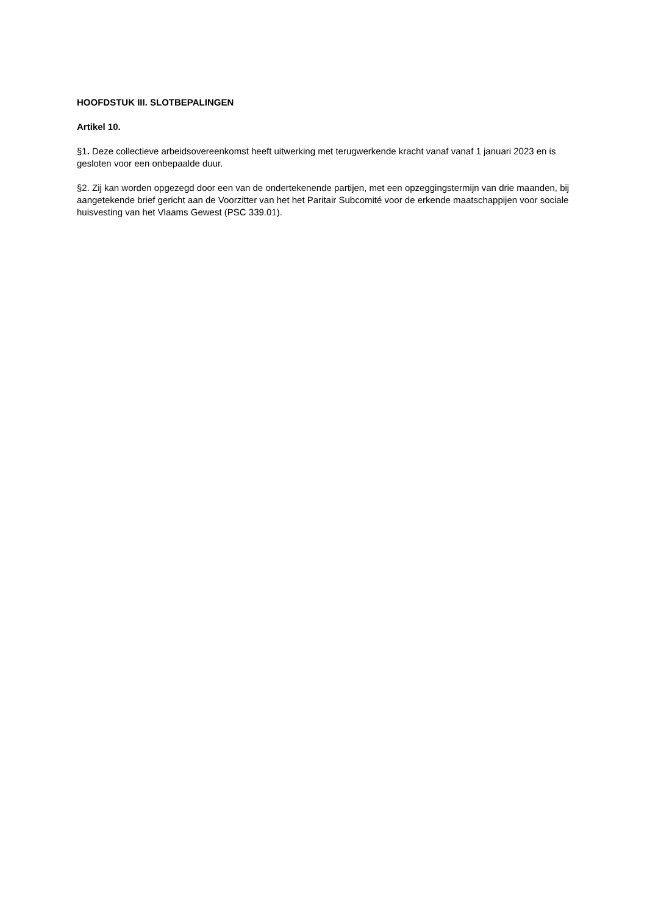HOOFDSTUK III. SLOTBEPALINGEN
Artikel 10.
§1. Deze collectieve arbeidsovereenkomst heeft uitwerking met terugwerkende kracht vanaf vanaf 1 januari 2023 en is gesloten voor een onbepaalde duur.
§2. Zij kan worden opgezegd door een van de ondertekenende partijen, met een opzeggingstermijn van drie maanden, bij aangetekende brief gericht aan de Voorzitter van het het Paritair Subcomité voor de erkende maatschappijen voor sociale huisvesting van het Vlaams Gewest (PSC 339.01).